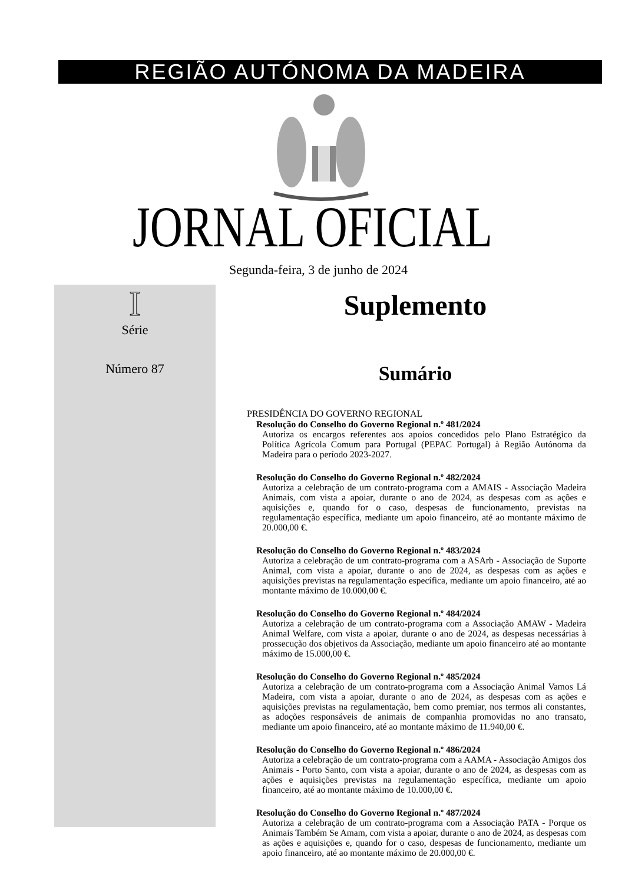REGIÃO AUTÓNOMA DA MADEIRA
JORNAL OFICIAL
Segunda-feira, 3 de junho de 2024
I
Série
Número 87
Suplemento
Sumário
PRESIDÊNCIA DO GOVERNO REGIONAL
Resolução do Conselho do Governo Regional n.º 481/2024
Autoriza os encargos referentes aos apoios concedidos pelo Plano Estratégico da Política Agrícola Comum para Portugal (PEPAC Portugal) à Região Autónoma da Madeira para o período 2023-2027.
Resolução do Conselho do Governo Regional n.º 482/2024
Autoriza a celebração de um contrato-programa com a AMAIS - Associação Madeira Animais, com vista a apoiar, durante o ano de 2024, as despesas com as ações e aquisições e, quando for o caso, despesas de funcionamento, previstas na regulamentação específica, mediante um apoio financeiro, até ao montante máximo de 20.000,00 €.
Resolução do Conselho do Governo Regional n.º 483/2024
Autoriza a celebração de um contrato-programa com a ASArb - Associação de Suporte Animal, com vista a apoiar, durante o ano de 2024, as despesas com as ações e aquisições previstas na regulamentação específica, mediante um apoio financeiro, até ao montante máximo de 10.000,00 €.
Resolução do Conselho do Governo Regional n.º 484/2024
Autoriza a celebração de um contrato-programa com a Associação AMAW - Madeira Animal Welfare, com vista a apoiar, durante o ano de 2024, as despesas necessárias à prossecução dos objetivos da Associação, mediante um apoio financeiro até ao montante máximo de 15.000,00 €.
Resolução do Conselho do Governo Regional n.º 485/2024
Autoriza a celebração de um contrato-programa com a Associação Animal Vamos Lá Madeira, com vista a apoiar, durante o ano de 2024, as despesas com as ações e aquisições previstas na regulamentação, bem como premiar, nos termos ali constantes, as adoções responsáveis de animais de companhia promovidas no ano transato, mediante um apoio financeiro, até ao montante máximo de 11.940,00 €.
Resolução do Conselho do Governo Regional n.º 486/2024
Autoriza a celebração de um contrato-programa com a AAMA - Associação Amigos dos Animais - Porto Santo, com vista a apoiar, durante o ano de 2024, as despesas com as ações e aquisições previstas na regulamentação específica, mediante um apoio financeiro, até ao montante máximo de 10.000,00 €.
Resolução do Conselho do Governo Regional n.º 487/2024
Autoriza a celebração de um contrato-programa com a Associação PATA - Porque os Animais Também Se Amam, com vista a apoiar, durante o ano de 2024, as despesas com as ações e aquisições e, quando for o caso, despesas de funcionamento, mediante um apoio financeiro, até ao montante máximo de 20.000,00 €.